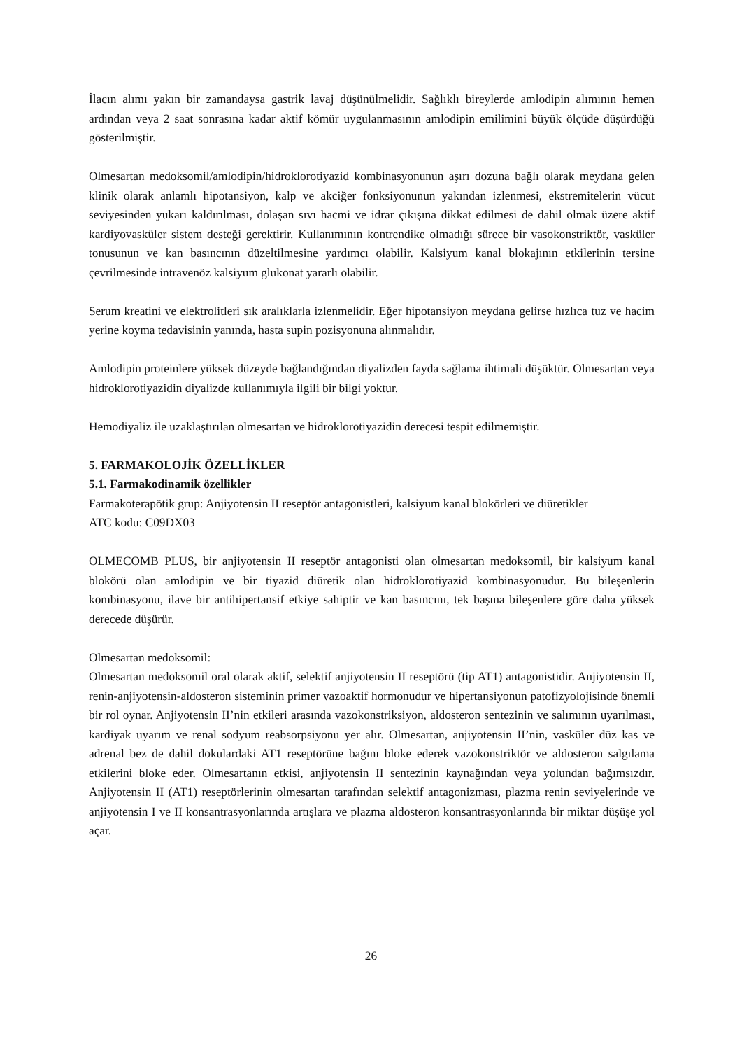İlacın alımı yakın bir zamandaysa gastrik lavaj düşünülmelidir. Sağlıklı bireylerde amlodipin alımının hemen ardından veya 2 saat sonrasına kadar aktif kömür uygulanmasının amlodipin emilimini büyük ölçüde düşürdüğü gösterilmiştir.
Olmesartan medoksomil/amlodipin/hidroklorotiyazid kombinasyonunun aşırı dozuna bağlı olarak meydana gelen klinik olarak anlamlı hipotansiyon, kalp ve akciğer fonksiyonunun yakından izlenmesi, ekstremitelerin vücut seviyesinden yukarı kaldırılması, dolaşan sıvı hacmi ve idrar çıkışına dikkat edilmesi de dahil olmak üzere aktif kardiyovasküler sistem desteği gerektirir. Kullanımının kontrendike olmadığı sürece bir vasokonstriktör, vasküler tonusunun ve kan basıncının düzeltilmesine yardımcı olabilir. Kalsiyum kanal blokajının etkilerinin tersine çevrilmesinde intravenöz kalsiyum glukonat yararlı olabilir.
Serum kreatini ve elektrolitleri sık aralıklarla izlenmelidir. Eğer hipotansiyon meydana gelirse hızlıca tuz ve hacim yerine koyma tedavisinin yanında, hasta supin pozisyonuna alınmalıdır.
Amlodipin proteinlere yüksek düzeyde bağlandığından diyalizden fayda sağlama ihtimali düşüktür. Olmesartan veya hidroklorotiyazidin diyalizde kullanımıyla ilgili bir bilgi yoktur.
Hemodiyaliz ile uzaklaştırılan olmesartan ve hidroklorotiyazidin derecesi tespit edilmemiştir.
5. FARMAKOLOJİK ÖZELLİKLER
5.1. Farmakodinamik özellikler
Farmakoterapötik grup: Anjiyotensin II reseptör antagonistleri, kalsiyum kanal blokörleri ve diüretikler
ATC kodu: C09DX03
OLMECOMB PLUS, bir anjiyotensin II reseptör antagonisti olan olmesartan medoksomil, bir kalsiyum kanal blokörü olan amlodipin ve bir tiyazid diüretik olan hidroklorotiyazid kombinasyonudur. Bu bileşenlerin kombinasyonu, ilave bir antihipertansif etkiye sahiptir ve kan basıncını, tek başına bileşenlere göre daha yüksek derecede düşürür.
Olmesartan medoksomil:
Olmesartan medoksomil oral olarak aktif, selektif anjiyotensin II reseptörü (tip AT1) antagonistidir. Anjiyotensin II, renin-anjiyotensin-aldosteron sisteminin primer vazoaktif hormonudur ve hipertansiyonun patofizyolojisinde önemli bir rol oynar. Anjiyotensin II’nin etkileri arasında vazokonstriksiyon, aldosteron sentezinin ve salımının uyarılması, kardiyak uyarım ve renal sodyum reabsorpsiyonu yer alır. Olmesartan, anjiyotensin II’nin, vasküler düz kas ve adrenal bez de dahil dokulardaki AT1 reseptörüne bağını bloke ederek vazokonstriktör ve aldosteron salgılama etkilerini bloke eder. Olmesartanın etkisi, anjiyotensin II sentezinin kaynağından veya yolundan bağımsızdır. Anjiyotensin II (AT1) reseptörlerinin olmesartan tarafından selektif antagonizması, plazma renin seviyelerinde ve anjiyotensin I ve II konsantrasyonlarında artışlara ve plazma aldosteron konsantrasyonlarında bir miktar düşüşe yol açar.
26